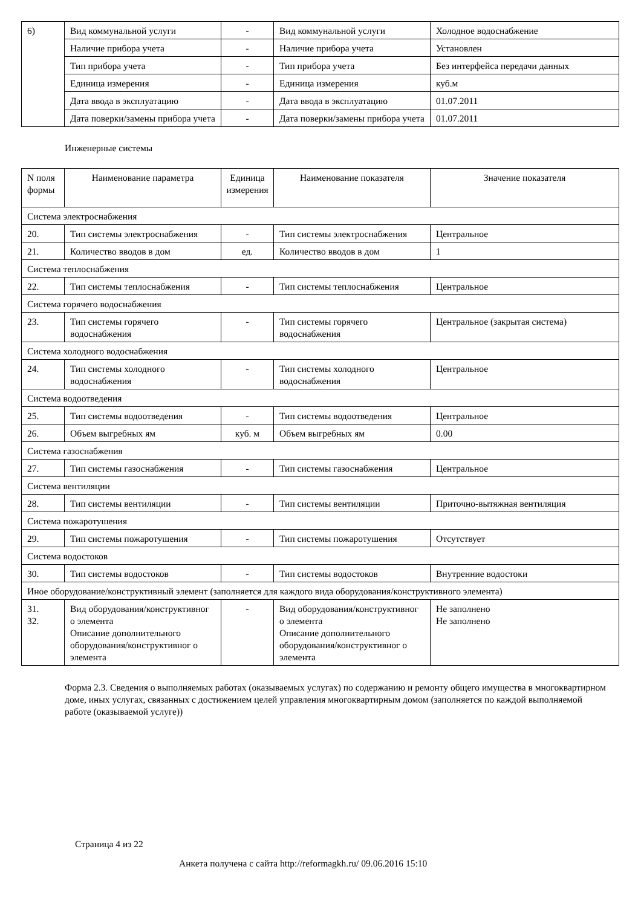| 6) | Вид коммунальной услуги | - | Вид коммунальной услуги | Холодное водоснабжение |
| | Наличие прибора учета | - | Наличие прибора учета | Установлен |
| | Тип прибора учета | - | Тип прибора учета | Без интерфейса передачи данных |
| | Единица измерения | - | Единица измерения | куб.м |
| | Дата ввода в эксплуатацию | - | Дата ввода в эксплуатацию | 01.07.2011 |
| | Дата поверки/замены прибора учета | - | Дата поверки/замены прибора учета | 01.07.2011 |
Инженерные системы
| N поля формы | Наименование параметра | Единица измерения | Наименование показателя | Значение показателя |
| --- | --- | --- | --- | --- |
| Система электроснабжения | | | | |
| 20. | Тип системы электроснабжения | - | Тип системы электроснабжения | Центральное |
| 21. | Количество вводов в дом | ед. | Количество вводов в дом | 1 |
| Система теплоснабжения | | | | |
| 22. | Тип системы теплоснабжения | - | Тип системы теплоснабжения | Центральное |
| Система горячего водоснабжения | | | | |
| 23. | Тип системы горячего водоснабжения | - | Тип системы горячего водоснабжения | Центральное (закрытая система) |
| Система холодного водоснабжения | | | | |
| 24. | Тип системы холодного водоснабжения | - | Тип системы холодного водоснабжения | Центральное |
| Система водоотведения | | | | |
| 25. | Тип системы водоотведения | - | Тип системы водоотведения | Центральное |
| 26. | Объем выгребных ям | куб. м | Объем выгребных ям | 0.00 |
| Система газоснабжения | | | | |
| 27. | Тип системы газоснабжения | - | Тип системы газоснабжения | Центральное |
| Система вентиляции | | | | |
| 28. | Тип системы вентиляции | - | Тип системы вентиляции | Приточно-вытяжная вентиляция |
| Система пожаротушения | | | | |
| 29. | Тип системы пожаротушения | - | Тип системы пожаротушения | Отсутствует |
| Система водостоков | | | | |
| 30. | Тип системы водостоков | - | Тип системы водостоков | Внутренние водостоки |
| Иное оборудование/конструктивный элемент (заполняется для каждого вида оборудования/конструктивного элемента) | | | | |
| 31. 32. | Вид оборудования/конструктивног о элемента Описание дополнительного оборудования/конструктивног о элемента | - | Вид оборудования/конструктивног о элемента Описание дополнительного оборудования/конструктивног о элемента | Не заполнено Не заполнено |
Форма 2.3. Сведения о выполняемых работах (оказываемых услугах) по содержанию и ремонту общего имущества в многоквартирном доме, иных услугах, связанных с достижением целей управления многоквартирным домом (заполняется по каждой выполняемой работе (оказываемой услуге))
Страница 4 из 22
Анкета получена с сайта http://reformagkh.ru/ 09.06.2016 15:10